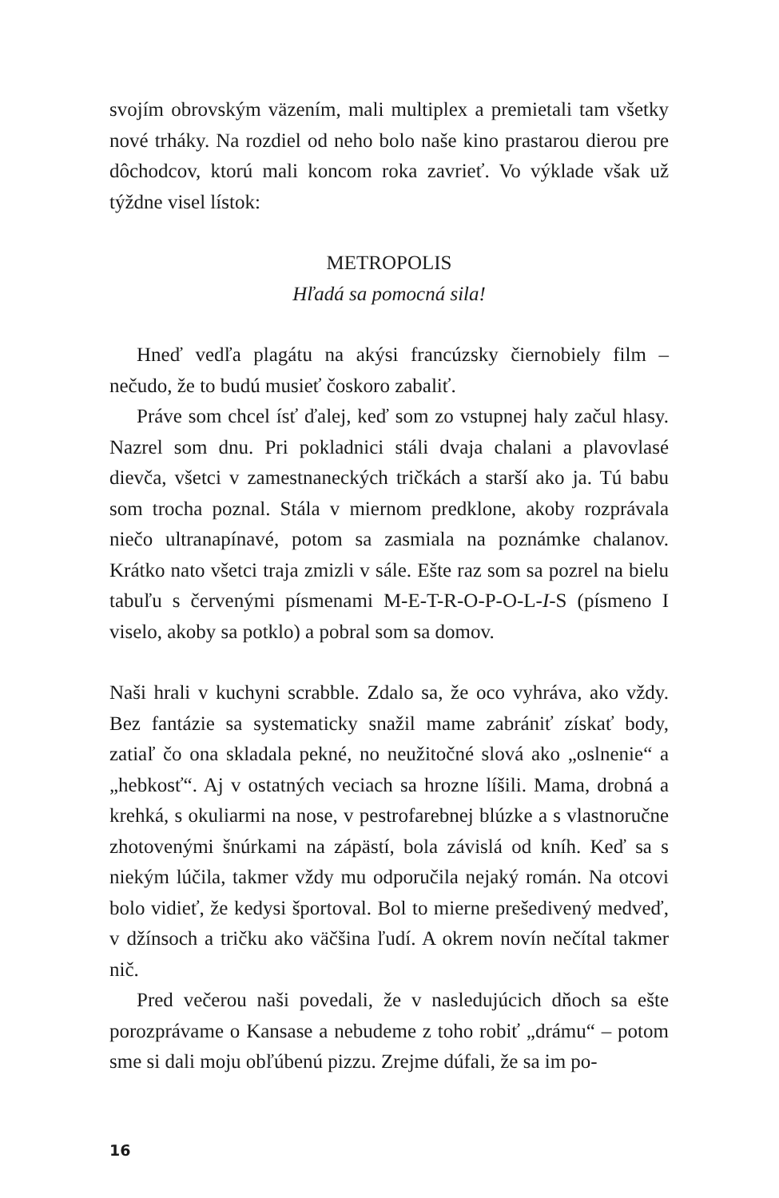svojím obrovským väzením, mali multiplex a premietali tam všetky nové trháky. Na rozdiel od neho bolo naše kino prastarou dierou pre dôchodcov, ktorú mali koncom roka zavrieť. Vo výklade však už týždne visel lístok:
METROPOLIS
Hľadá sa pomocná sila!
Hneď vedľa plagátu na akýsi francúzsky čiernobiely film – nečudo, že to budú musieť čoskoro zabaliť.
Práve som chcel ísť ďalej, keď som zo vstupnej haly začul hlasy. Nazrel som dnu. Pri pokladnici stáli dvaja chalani a plavovlasé dievča, všetci v zamestnaneckých tričkách a starší ako ja. Tú babu som trocha poznal. Stála v miernom predklone, akoby rozprávala niečo ultranapínavé, potom sa zasmiala na poznámke chalanov. Krátko nato všetci traja zmizli v sále. Ešte raz som sa pozrel na bielu tabuľu s červenými písmenami M-E-T-R-O-P-O-L-I-S (písmeno I viselo, akoby sa potklo) a pobral som sa domov.
Naši hrali v kuchyni scrabble. Zdalo sa, že oco vyhráva, ako vždy. Bez fantázie sa systematicky snažil mame zabrániť získať body, zatiaľ čo ona skladala pekné, no neužitočné slová ako „oslnenie“ a „hebkosť“. Aj v ostatných veciach sa hrozne líšili. Mama, drobná a krehká, s okuliarmi na nose, v pestrofarebnej blúzke a s vlastnoručne zhotovenými šnúrkami na zápästí, bola závislá od kníh. Keď sa s niekým lúčila, takmer vždy mu odporučila nejaký román. Na otcovi bolo vidieť, že kedysi športoval. Bol to mierne prešedivený medveď, v džínsoch a tričku ako väčšina ľudí. A okrem novín nečítal takmer nič.
Pred večerou naši povedali, že v nasledujúcich dňoch sa ešte porozprávame o Kansase a nebudeme z toho robiť „drámu“ – potom sme si dali moju obľúbenú pizzu. Zrejme dúfali, že sa im po-
16